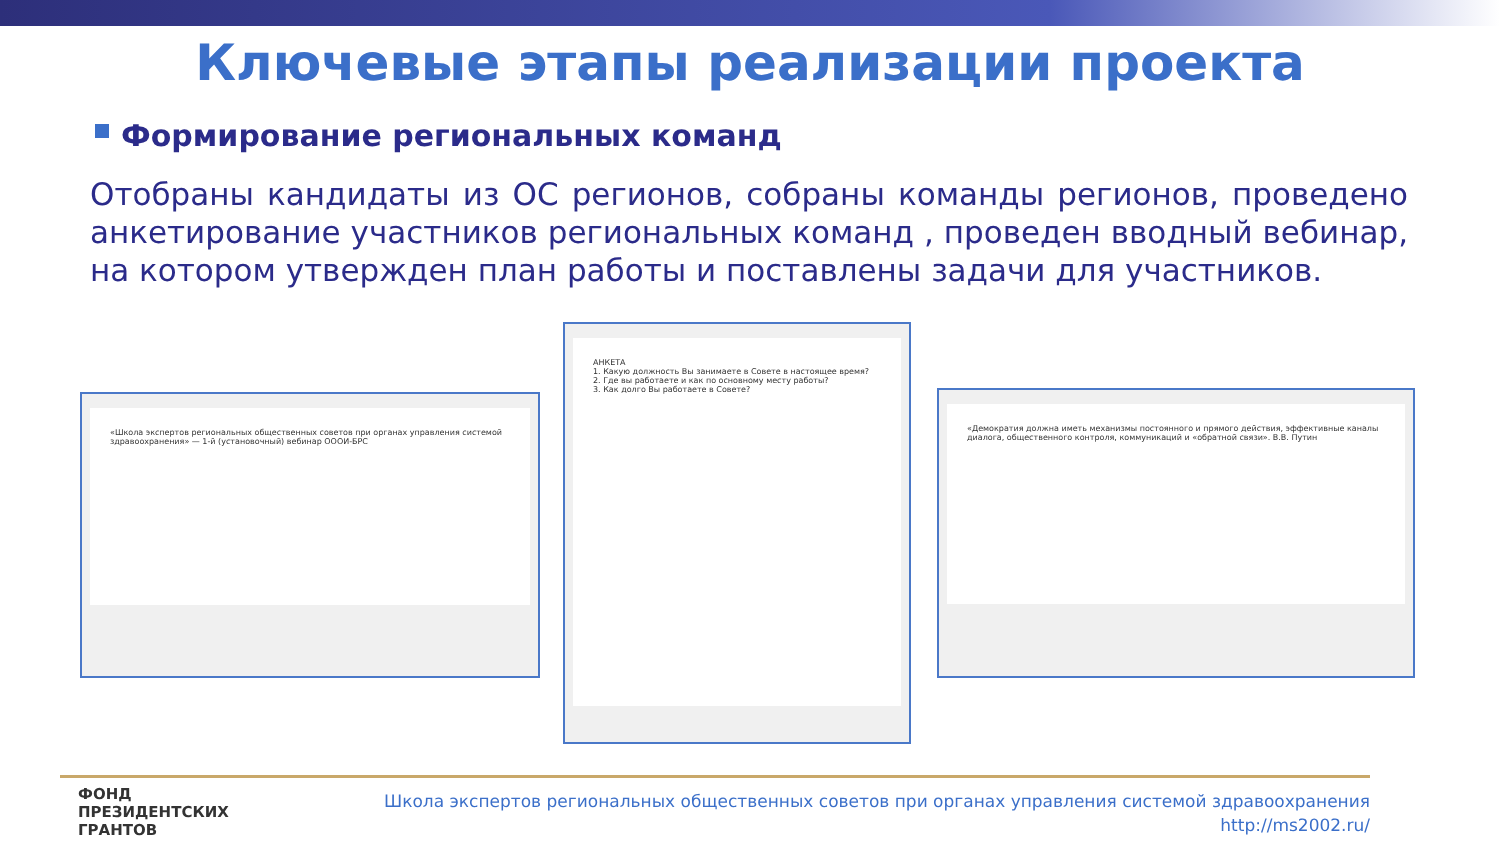Ключевые этапы реализации проекта
Формирование региональных команд
Отобраны кандидаты из ОС регионов, собраны команды регионов, проведено анкетирование участников региональных команд , проведен вводный вебинар, на котором утвержден план работы и поставлены задачи для участников.
«Школа экспертов региональных общественных советов при органах управления системой здравоохранения» — 1-й (установочный) вебинар ОООИ-БРС
АНКЕТА
1. Какую должность Вы занимаете в Совете в настоящее время?
2. Где вы работаете и как по основному месту работы?
3. Как долго Вы работаете в Совете?
«Демократия должна иметь механизмы постоянного и прямого действия, эффективные каналы диалога, общественного контроля, коммуникаций и «обратной связи». В.В. Путин
ФОНД
ПРЕЗИДЕНТСКИХ
ГРАНТОВ
Школа экспертов региональных общественных советов при органах управления системой здравоохранения
http://ms2002.ru/